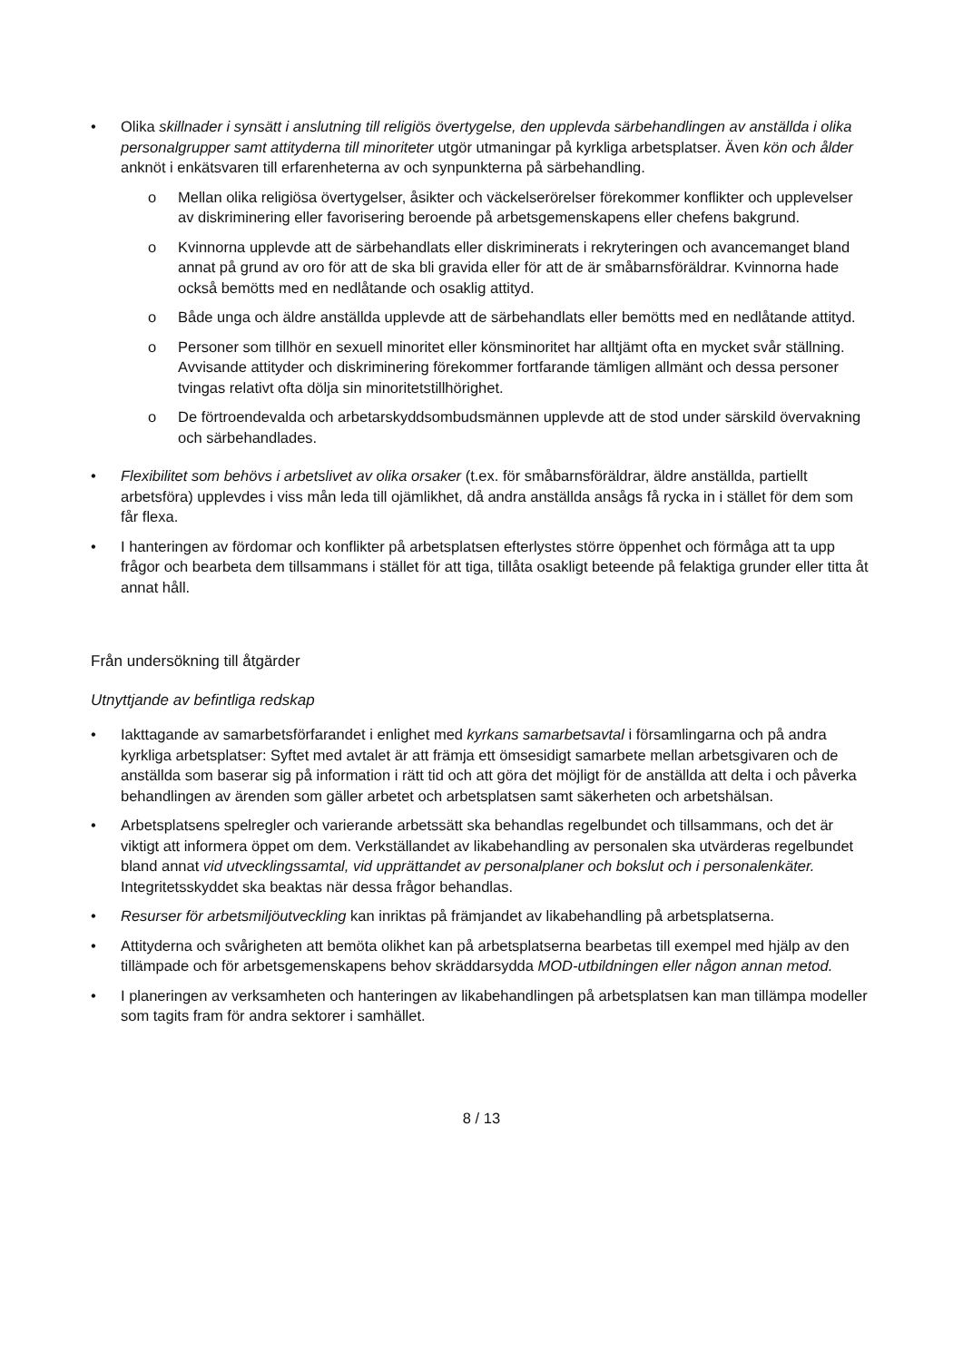• Olika skillnader i synsätt i anslutning till religiös övertygelse, den upplevda särbehandlingen av anställda i olika personalgrupper samt attityderna till minoriteter utgör utmaningar på kyrkliga arbetsplatser. Även kön och ålder anknöt i enkätsvaren till erfarenheterna av och synpunkterna på särbehandling.
o Mellan olika religiösa övertygelser, åsikter och väckelserörelser förekommer konflikter och upplevelser av diskriminering eller favorisering beroende på arbetsgemenskapens eller chefens bakgrund.
o Kvinnorna upplevde att de särbehandlats eller diskriminerats i rekryteringen och avancemanget bland annat på grund av oro för att de ska bli gravida eller för att de är småbarnsföräldrar. Kvinnorna hade också bemötts med en nedlåtande och osaklig attityd.
o Både unga och äldre anställda upplevde att de särbehandlats eller bemötts med en nedlåtande attityd.
o Personer som tillhör en sexuell minoritet eller könsminoritet har alltjämt ofta en mycket svår ställning. Avvisande attityder och diskriminering förekommer fortfarande tämligen allmänt och dessa personer tvingas relativt ofta dölja sin minoritetstillhörighet.
o De förtroendevalda och arbetarskyddsombudsmännen upplevde att de stod under särskild övervakning och särbehandlades.
• Flexibilitet som behövs i arbetslivet av olika orsaker (t.ex. för småbarnsföräldrar, äldre anställda, partiellt arbetsföra) upplevdes i viss mån leda till ojämlikhet, då andra anställda ansågs få rycka in i stället för dem som får flexa.
• I hanteringen av fördomar och konflikter på arbetsplatsen efterlystes större öppenhet och förmåga att ta upp frågor och bearbeta dem tillsammans i stället för att tiga, tillåta osakligt beteende på felaktiga grunder eller titta åt annat håll.
Från undersökning till åtgärder
Utnyttjande av befintliga redskap
• Iakttagande av samarbetsförfarandet i enlighet med kyrkans samarbetsavtal i församlingarna och på andra kyrkliga arbetsplatser: Syftet med avtalet är att främja ett ömsesidigt samarbete mellan arbetsgivaren och de anställda som baserar sig på information i rätt tid och att göra det möjligt för de anställda att delta i och påverka behandlingen av ärenden som gäller arbetet och arbetsplatsen samt säkerheten och arbetshälsan.
• Arbetsplatsens spelregler och varierande arbetssätt ska behandlas regelbundet och tillsammans, och det är viktigt att informera öppet om dem. Verkställandet av likabehandling av personalen ska utvärderas regelbundet bland annat vid utvecklingssamtal, vid upprättandet av personalplaner och bokslut och i personalenkäter. Integritetsskyddet ska beaktas när dessa frågor behandlas.
• Resurser för arbetsmiljöutveckling kan inriktas på främjandet av likabehandling på arbetsplatserna.
• Attityderna och svårigheten att bemöta olikhet kan på arbetsplatserna bearbetas till exempel med hjälp av den tillämpade och för arbetsgemenskapens behov skräddarsydda MOD-utbildningen eller någon annan metod.
• I planeringen av verksamheten och hanteringen av likabehandlingen på arbetsplatsen kan man tillämpa modeller som tagits fram för andra sektorer i samhället.
8 / 13